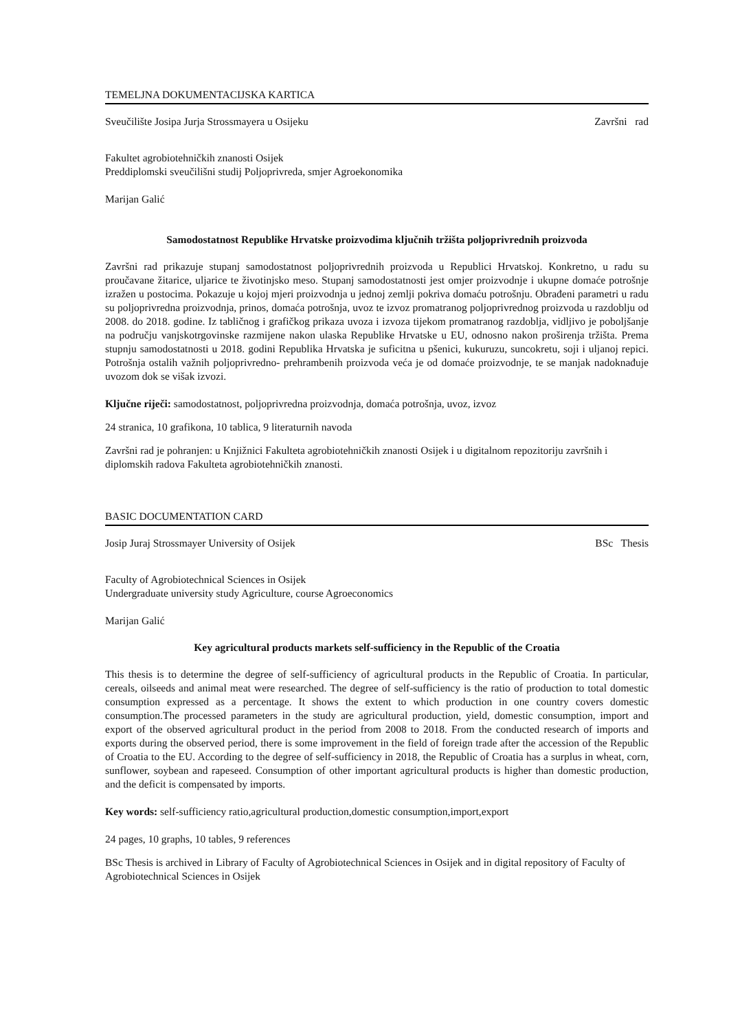TEMELJNA DOKUMENTACIJSKA KARTICA
Sveučilište Josipa Jurja Strossmayera u Osijeku Završni rad
Fakultet agrobiotehničkih znanosti Osijek
Preddiplomski sveučilišni studij Poljoprivreda, smjer Agroekonomika
Marijan Galić
Samodostatnost Republike Hrvatske proizvodima ključnih tržišta poljoprivrednih proizvoda
Završni rad prikazuje stupanj samodostatnost poljoprivrednih proizvoda u Republici Hrvatskoj. Konkretno, u radu su proučavane žitarice, uljarice te životinjsko meso. Stupanj samodostatnosti jest omjer proizvodnje i ukupne domaće potrošnje izražen u postocima. Pokazuje u kojoj mjeri proizvodnja u jednoj zemlji pokriva domaću potrošnju. Obrađeni parametri u radu su poljoprivredna proizvodnja, prinos, domaća potrošnja, uvoz te izvoz promatranog poljoprivrednog proizvoda u razdoblju od 2008. do 2018. godine. Iz tabličnog i grafičkog prikaza uvoza i izvoza tijekom promatranog razdoblja, vidljivo je poboljšanje na području vanjskotrgovinske razmijene nakon ulaska Republike Hrvatske u EU, odnosno nakon proširenja tržišta. Prema stupnju samodostatnosti u 2018. godini Republika Hrvatska je suficitna u pšenici, kukuruzu, suncokretu, soji i uljanoj repici. Potrošnja ostalih važnih poljoprivredno- prehrambenih proizvoda veća je od domaće proizvodnje, te se manjak nadoknađuje uvozom dok se višak izvozi.
Ključne riječi: samodostatnost, poljoprivredna proizvodnja, domaća potrošnja, uvoz, izvoz
24 stranica, 10 grafikona, 10 tablica, 9 literaturnih navoda
Završni rad je pohranjen: u Knjižnici Fakulteta agrobiotehničkih znanosti Osijek i u digitalnom repozitoriju završnih i diplomskih radova Fakulteta agrobiotehničkih znanosti.
BASIC DOCUMENTATION CARD
Josip Juraj Strossmayer University of Osijek BSc Thesis
Faculty of Agrobiotechnical Sciences in Osijek
Undergraduate university study Agriculture, course Agroeconomics
Marijan Galić
Key agricultural products markets self-sufficiency in the Republic of the Croatia
This thesis is to determine the degree of self-sufficiency of agricultural products in the Republic of Croatia. In particular, cereals, oilseeds and animal meat were researched. The degree of self-sufficiency is the ratio of production to total domestic consumption expressed as a percentage. It shows the extent to which production in one country covers domestic consumption.The processed parameters in the study are agricultural production, yield, domestic consumption, import and export of the observed agricultural product in the period from 2008 to 2018. From the conducted research of imports and exports during the observed period, there is some improvement in the field of foreign trade after the accession of the Republic of Croatia to the EU. According to the degree of self-sufficiency in 2018, the Republic of Croatia has a surplus in wheat, corn, sunflower, soybean and rapeseed. Consumption of other important agricultural products is higher than domestic production, and the deficit is compensated by imports.
Key words: self-sufficiency ratio,agricultural production,domestic consumption,import,export
24 pages, 10 graphs, 10 tables, 9 references
BSc Thesis is archived in Library of Faculty of Agrobiotechnical Sciences in Osijek and in digital repository of Faculty of Agrobiotechnical Sciences in Osijek